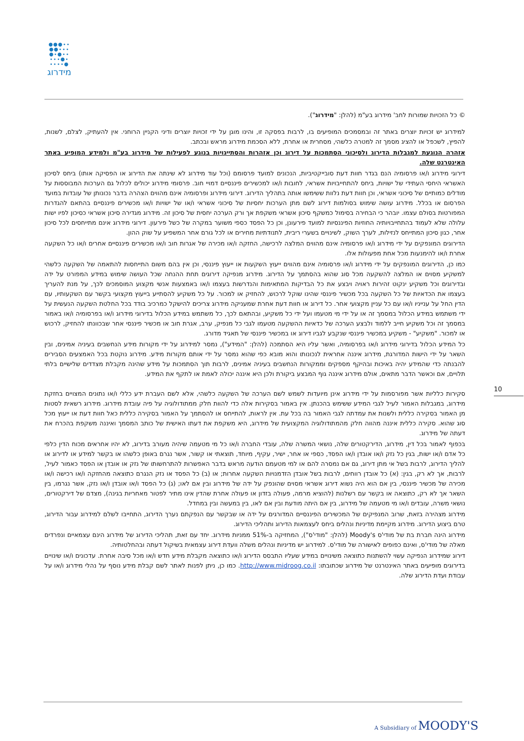●●●∙∙
●●∙∙∙
●∙●∙∙
∙∙∙●∙
∙∙∙∙●
מידרוג
© כל הזכויות שמורות לחב' מידרוג בע"מ (להלן: "מידרוג").
למידרוג יש זכויות יוצרים באתר זה ובמסמכים המופיעים בו, לרבות בפסקה זו, והינו מוגן על ידי זכויות יוצרים ודיני הקניין הרוחני. אין להעתיק, לצלם, לשנות, להפיץ, לשכפל או להציג מסמך זה למטרה כלשהי, מסחרית או אחרת, ללא הסכמת מידרוג מראש ובכתב.
אזהרה הנוגעת למגבלות הדירוג ולסיכוני הסתמכות על דירוג וכן אזהרות והסתייגויות בנוגע לפעילות של מידרוג בע"מ ולמידע המופיע באתר האינטרנט שלה.
דירוגי מידרוג ו/או פרסומיה הנם בגדר חוות דעת סובייקטיביות, הנכונים למועד פרסומם (וכל עוד מידרוג לא שינתה את הדירוג או הפסיקה אותו) ביחס לסיכון האשראי היחסי העתידי של ישויות, ביחס להתחייבויות אשראי, לחובות ו/או למכשירים פיננסיים דמויי חוב. פרסומי מידרוג יכולים לכלול גם הערכות המבוססות על מודלים כמותיים של סיכוני אשראי, וכן חוות דעת נלוות ששימשו אותה בתהליך הדירוג. דירוגי מידרוג ופרסומיה אינם מהווים הצהרה בדבר נכונותן של עובדות במועד הפרסום או בכלל. מידרוג עושה שימוש בסולמות דירוג לשם מתן הערכות יחסיות של סיכוני אשראי ו/או של ישויות ו/או מכשירים פיננסיים בהתאם להגדרות המפורטות בסולם עצמו. יובהר כי הבחירה בסימול כמשקף סיכון אשראי משקפת אך ורק הערכה יחסית של סיכון זה. מידרוג מגדירה סיכון אשראי כסיכון לפיו ישות עלולה שלא לעמוד בהתחייבויותיה החוזיות הפיננסיות למועד פירעונן, וכן כל הפסד כספי משוער במקרה של כשל פירעון. דירוגי מידרוג אינם מתייחסים לכל סיכון אחר, כגון סיכון המתייחס לנזילות, לערך השוק, לשינויים בשערי ריבית, לתנודתיות מחירים או לכל גורם אחר המשפיע על שוק ההון.
הדירוגים המונפקים על ידי מידרוג ו/או פרסומיה אינם מהווים המלצה לרכישה, החזקה ו/או מכירה של אגרות חוב ו/או מכשירים פיננסיים אחרים ו/או כל השקעה אחרת ו/או להימנעות מכל אחת מפעולות אלו.
כמו כן, הדירוגים המונפקים על ידי מידרוג ו/או פרסומיה אינם מהווים ייעוץ השקעות או ייעוץ פיננסי, וכן אין בהם משום התייחסות להתאמה של השקעה כלשהי למשקיע מסוים או המלצה להשקעה מכל סוג שהוא בהסתמך על הדירוג. מידרוג מנפיקה דירוגים תחת ההנחה שכל העושה שימוש במידע המפורט על ידה ובדירוגים וכל משקיע ינקוט זהירות ראויה ויבצע את כל הבדיקות המתאימות והנדרשות בעצמו ו/או באמצעות אנשי מקצוע המוסמכים לכך, על מנת להעריך בעצמו את הכדאיות של כל השקעה בכל מכשיר פיננסי שהינו שוקל לרכוש, להחזיק או למכור. על כל משקיע להסתייע בייעוץ מקצועי בקשר עם השקעותיו, עם הדין החל על ענייניו ו/או עם כל עניין מקצועי אחר. כל דירוג או חוות דעת אחרת שמעניקה מידרוג צריכים להישקל כמרכיב בודד בכל החלטת השקעה הנעשית על ידי משתמש במידע הכלול במסמך זה או על ידי מי מטעמו ועל ידי כל משקיע, ובהתאם לכך, כל משתמש במידע הכלול בדירוגי מידרוג ו/או בפרסומיה ו/או באמור במסמך זה וכל משקיע חייב ללמוד ולבצע הערכה של כדאיות ההשקעה מטעמו לגבי כל מנפיק, ערב, אגרת חוב או מכשיר פיננסי אחר שבכוונתו להחזיק, לרכוש או למכור. "משקיע" - משקיע במכשיר פיננסי שנקבע לגביו דירוג או במכשיר פיננסי של תאגיד מדורג.
כל המידע הכלול בדירוגי מידרוג ו/או בפרסומיה, ואשר עליו היא הסתמכה (להלן: "המידע"), נמסר למידרוג על ידי מקורות מידע הנחשבים בעיניה אמינים, ובין השאר על ידי הישות המדורגת, מידרוג איננה אחראית לנכונותו והוא מובא כפי שהוא נמסר על ידי אותם מקורות מידע. מידרוג נוקטת בכל האמצעים הסבירים להבנתה כדי שהמידע יהיה באיכות ובהיקף מספקים וממקורות הנחשבים בעיניה אמינים, לרבות תוך הסתמכות על מידע שהינה מקבלת מצדדים שלישיים בלתי תלויים, אם וכאשר הדבר מתאים, אולם מידרוג איננה גוף המבצע ביקורת ולכן היא איננה יכולה לאמת או לתקף את המידע.
סקירות כלליות אשר מפורסמות על ידי מידרוג אינן מיועדות לשמש לשם הערכה של השקעה כלשהי, אלא לשם העברת ידע כללי ו/או נתונים המצויים בחזקת מידרוג, במגבלות האמור לעיל לגבי המידע ששימש בהכנתן. אין באמור בסקירות אלה כדי להוות חלק ממתודולוגיה על פיה עובדת מידרוג. מידרוג רשאית לסטות מן האמור בסקירה כללית ולשנות את עמדתה לגבי האמור בה בכל עת. אין לראות, להתייחס או להסתמך על האמור בסקירה כללית כאל חוות דעת או ייעוץ מכל סוג שהוא. סקירה כללית איננה מהווה חלק מהמתודולוגיה המקצועית של מידרוג, היא משקפת את דעתו האישית של כותב המסמך ואיננה משקפת בהכרח את דעתה של מידרוג.
בכפוף לאמור בכל דין, מידרוג, הדירקטורים שלה, נושאי המשרה שלה, עובדי החברה ו/או כל מי מטעמה שיהיה מעורב בדירוג, לא יהיו אחראים מכוח הדין כלפי כל אדם ו/או ישות, בגין כל נזק ו/או אובדן ו/או הפסד, כספי או אחר, ישיר, עקיף, מיוחד, תוצאתי או קשור, אשר נגרם באופן כלשהו או בקשר למידע או לדירוג או להליך הדירוג, לרבות בשל אי מתן דירוג, גם אם נמסרה להם או למי מטעמם הודעה מראש בדבר האפשרות להתרחשותו של נזק או אובדן או הפסד כאמור לעיל, לרבות, אך לא רק, בגין: (א) כל אובדן רווחים, לרבות בשל אובדן הזדמנויות השקעה אחרות; או (ב) כל הפסד או נזק הנגרם כתוצאה מהחזקה ו/או רכישה ו/או מכירה של מכשיר פיננסי, בין אם הוא היה נשוא דירוג אשראי מסוים שהונפק על ידה של מידרוג ובין אם לאו; (ג) כל הפסד ו/או אובדן ו/או נזק, אשר נגרמו, בין השאר אך לא רק, כתוצאה או בקשר עם רשלנות (להוציא מרמה, פעולה בזדון או פעולה אחרת שהדין אינו מתיר לפטור מאחריות בגינה), מצדם של דירקטורים, נושאי משרה, עובדים ו/או מי מטעמה של מידרוג, בין אם היתה מודעת ובין אם לאו, בין במעשה ובין במחדל.
מידרוג מצהירה בזאת, שרוב המנפיקים של המכשירים הפיננסיים המדורגים על ידה או שבקשר עם הנפקתם נערך הדירוג, התחייבו לשלם למידרוג עבור הדירוג, טרם ביצוע הדירוג. מידרוג מקיימת מדיניות ונהלים ביחס לעצמאות הדירוג ותהליכי הדירוג.
מידרוג הינה חברת בת של מודי'ס Moody's (להלן: "מודי'ס"), המחזיקה ב-51% ממניות מידרוג. יחד עם זאת, תהליכי הדירוג של מידרוג הינם עצמאיים ונפרדים מאלה של מודי'ס, ואינם כפופים לאישורה של מודי'ס. למידרוג יש מדיניות ונהלים משלה וועדת דירוג עצמאית בשיקול דעתה ובהחלטותיה.
דירוג שמידרוג הנפיקה עשוי להשתנות כתוצאה משינויים במידע שעליו התבסס הדירוג ו/או כתוצאה מקבלת מידע חדש ו/או מכל סיבה אחרת. עדכונים ו/או שינויים בדירוגים מופיעים באתר האינטרנט של מידרוג שכתובתו: http://www.midroog.co.il. כמו כן, ניתן לפנות לאתר לשם קבלת מידע נוסף על נהלי מידרוג ו/או על עבודת ועדת הדירוג שלה.
10
A Subsidiary of MOODY'S